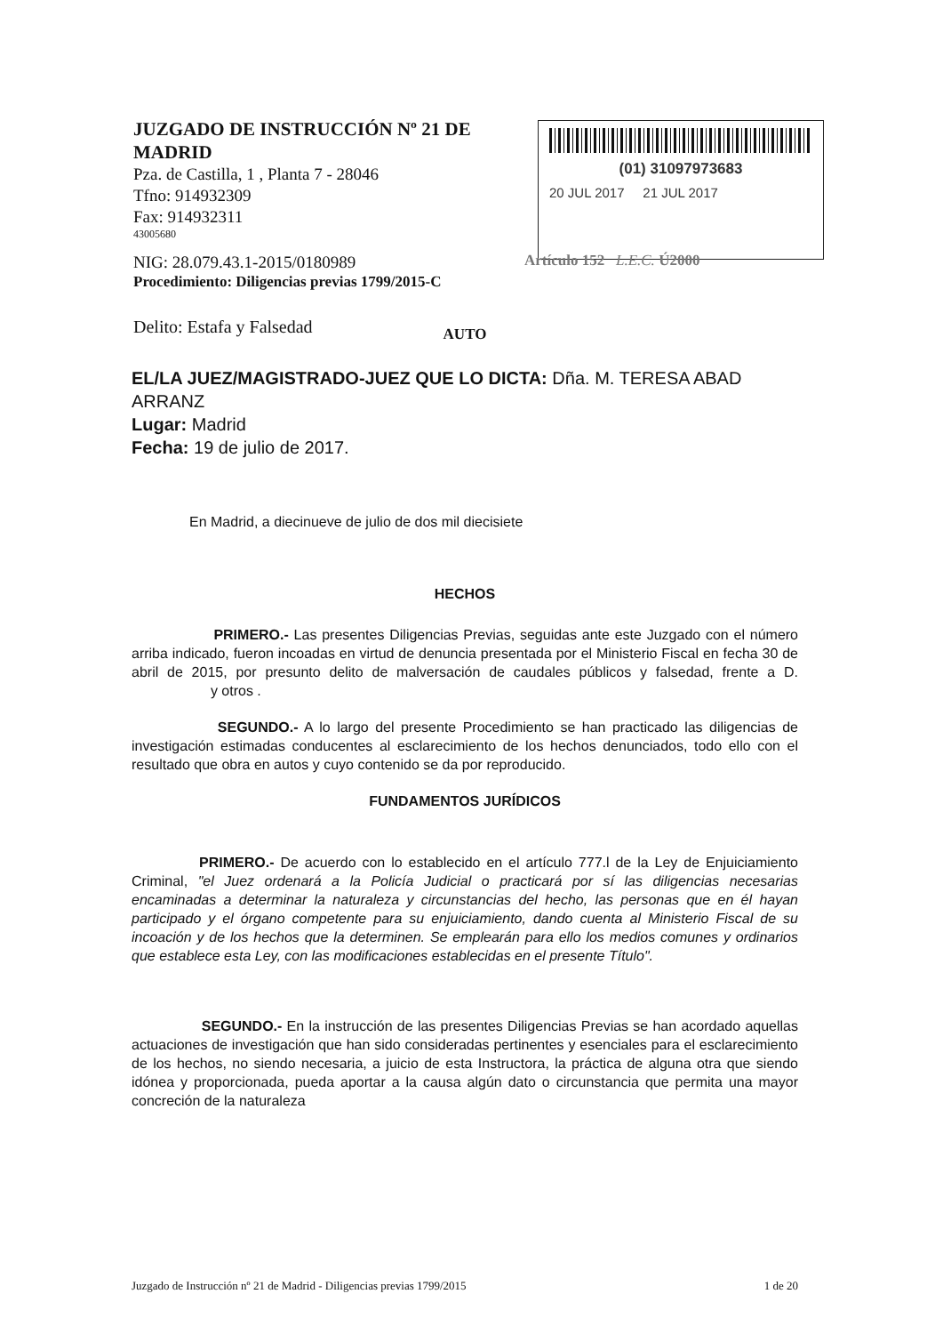JUZGADO DE INSTRUCCIÓN Nº 21 DE MADRID
Pza. de Castilla, 1 , Planta 7 - 28046
Tfno: 914932309
Fax: 914932311
43005680
NIG: 28.079.43.1-2015/0180989
Procedimiento: Diligencias previas 1799/2015-C
Delito: Estafa y Falsedad
(01) 31097973683
20 JUL 2017 21 JUL 2017
Artículo 152 L.E.C. Ú2000
AUTO
EL/LA JUEZ/MAGISTRADO-JUEZ QUE LO DICTA: Dña. M. TERESA ABAD ARRANZ
Lugar: Madrid
Fecha: 19 de julio de 2017.
En Madrid, a diecinueve de julio de dos mil diecisiete
HECHOS
PRIMERO.- Las presentes Diligencias Previas, seguidas ante este Juzgado con el número arriba indicado, fueron incoadas en virtud de denuncia presentada por el Ministerio Fiscal en fecha 30 de abril de 2015, por presunto delito de malversación de caudales públicos y falsedad, frente a D. y otros .
SEGUNDO.- A lo largo del presente Procedimiento se han practicado las diligencias de investigación estimadas conducentes al esclarecimiento de los hechos denunciados, todo ello con el resultado que obra en autos y cuyo contenido se da por reproducido.
FUNDAMENTOS JURÍDICOS
PRIMERO.- De acuerdo con lo establecido en el artículo 777.l de la Ley de Enjuiciamiento Criminal, "el Juez ordenará a la Policía Judicial o practicará por sí las diligencias necesarias encaminadas a determinar la naturaleza y circunstancias del hecho, las personas que en él hayan participado y el órgano competente para su enjuiciamiento, dando cuenta al Ministerio Fiscal de su incoación y de los hechos que la determinen. Se emplearán para ello los medios comunes y ordinarios que establece esta Ley, con las modificaciones establecidas en el presente Título".
SEGUNDO.- En la instrucción de las presentes Diligencias Previas se han acordado aquellas actuaciones de investigación que han sido consideradas pertinentes y esenciales para el esclarecimiento de los hechos, no siendo necesaria, a juicio de esta Instructora, la práctica de alguna otra que siendo idónea y proporcionada, pueda aportar a la causa algún dato o circunstancia que permita una mayor concreción de la naturaleza
Juzgado de Instrucción nº 21 de Madrid - Diligencias previas 1799/2015 1 de 20